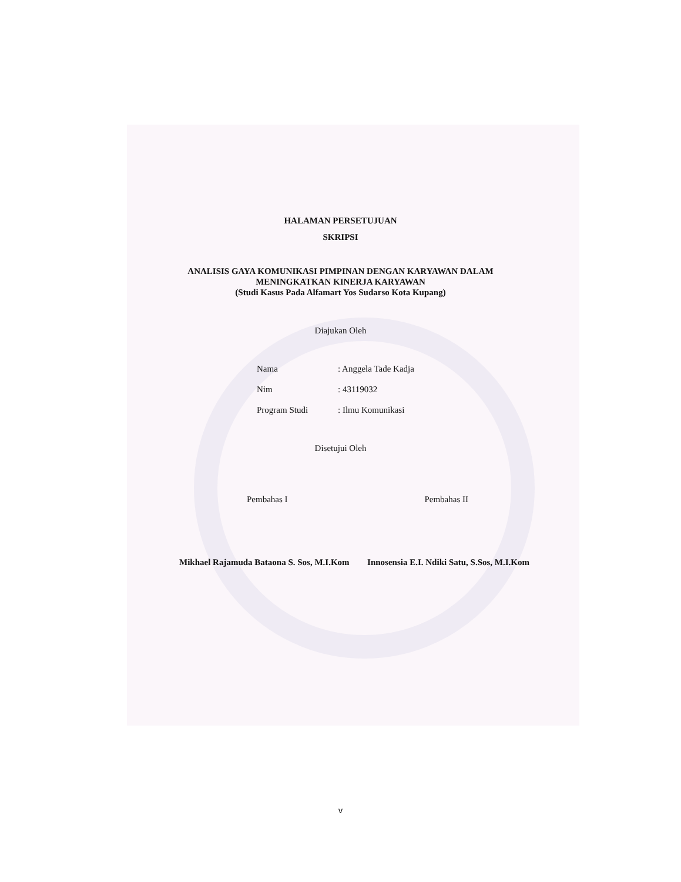HALAMAN PERSETUJUAN
SKRIPSI
ANALISIS GAYA KOMUNIKASI PIMPINAN DENGAN KARYAWAN DALAM
MENINGKATKAN KINERJA KARYAWAN
(Studi Kasus Pada Alfamart Yos Sudarso Kota Kupang)
Diajukan Oleh
Nama: Anggela Tade Kadja
Nim: 43119032
Program Studi: Ilmu Komunikasi
Disetujui Oleh
Pembahas I Pembahas II
Mikhael Rajamuda Bataona S. Sos, M.I.Kom Innosensia E.I. Ndiki Satu, S.Sos, M.I.Kom
v